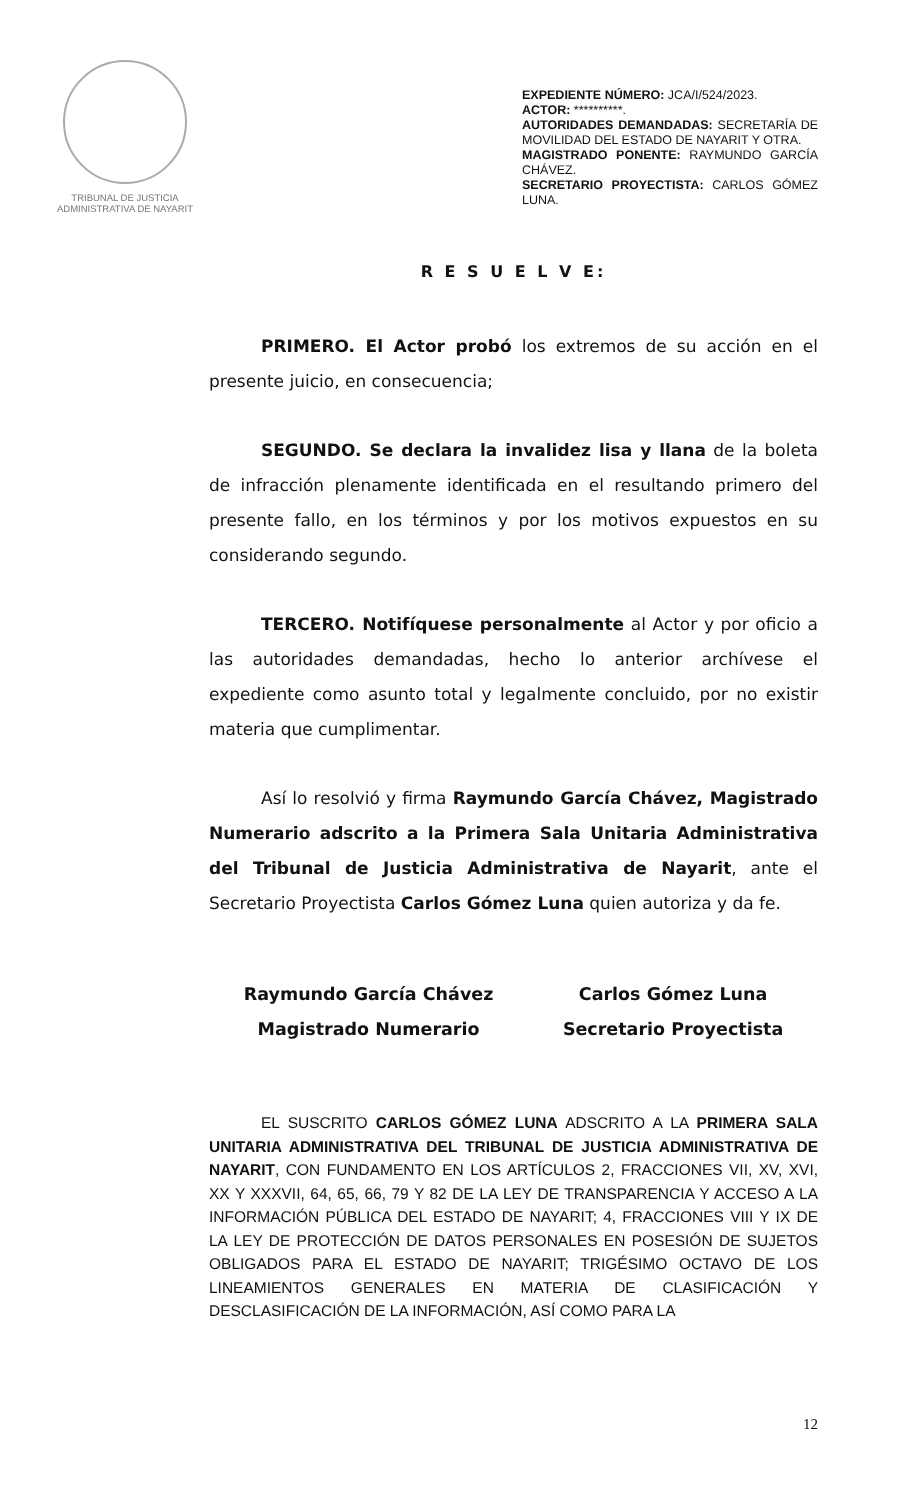TRIBUNAL DE JUSTICIA
ADMINISTRATIVA DE NAYARIT
EXPEDIENTE NÚMERO: JCA/I/524/2023.
ACTOR: **********.
AUTORIDADES DEMANDADAS: SECRETARÍA DE MOVILIDAD DEL ESTADO DE NAYARIT Y OTRA.
MAGISTRADO PONENTE: RAYMUNDO GARCÍA CHÁVEZ.
SECRETARIO PROYECTISTA: CARLOS GÓMEZ LUNA.
R E S U E L V E:
PRIMERO. El Actor probó los extremos de su acción en el presente juicio, en consecuencia;
SEGUNDO. Se declara la invalidez lisa y llana de la boleta de infracción plenamente identificada en el resultando primero del presente fallo, en los términos y por los motivos expuestos en su considerando segundo.
TERCERO. Notifíquese personalmente al Actor y por oficio a las autoridades demandadas, hecho lo anterior archívese el expediente como asunto total y legalmente concluido, por no existir materia que cumplimentar.
Así lo resolvió y firma Raymundo García Chávez, Magistrado Numerario adscrito a la Primera Sala Unitaria Administrativa del Tribunal de Justicia Administrativa de Nayarit, ante el Secretario Proyectista Carlos Gómez Luna quien autoriza y da fe.
Raymundo García Chávez
Magistrado Numerario
Carlos Gómez Luna
Secretario Proyectista
EL SUSCRITO CARLOS GÓMEZ LUNA ADSCRITO A LA PRIMERA SALA UNITARIA ADMINISTRATIVA DEL TRIBUNAL DE JUSTICIA ADMINISTRATIVA DE NAYARIT, CON FUNDAMENTO EN LOS ARTÍCULOS 2, FRACCIONES VII, XV, XVI, XX Y XXXVII, 64, 65, 66, 79 Y 82 DE LA LEY DE TRANSPARENCIA Y ACCESO A LA INFORMACIÓN PÚBLICA DEL ESTADO DE NAYARIT; 4, FRACCIONES VIII Y IX DE LA LEY DE PROTECCIÓN DE DATOS PERSONALES EN POSESIÓN DE SUJETOS OBLIGADOS PARA EL ESTADO DE NAYARIT; TRIGÉSIMO OCTAVO DE LOS LINEAMIENTOS GENERALES EN MATERIA DE CLASIFICACIÓN Y DESCLASIFICACIÓN DE LA INFORMACIÓN, ASÍ COMO PARA LA
12